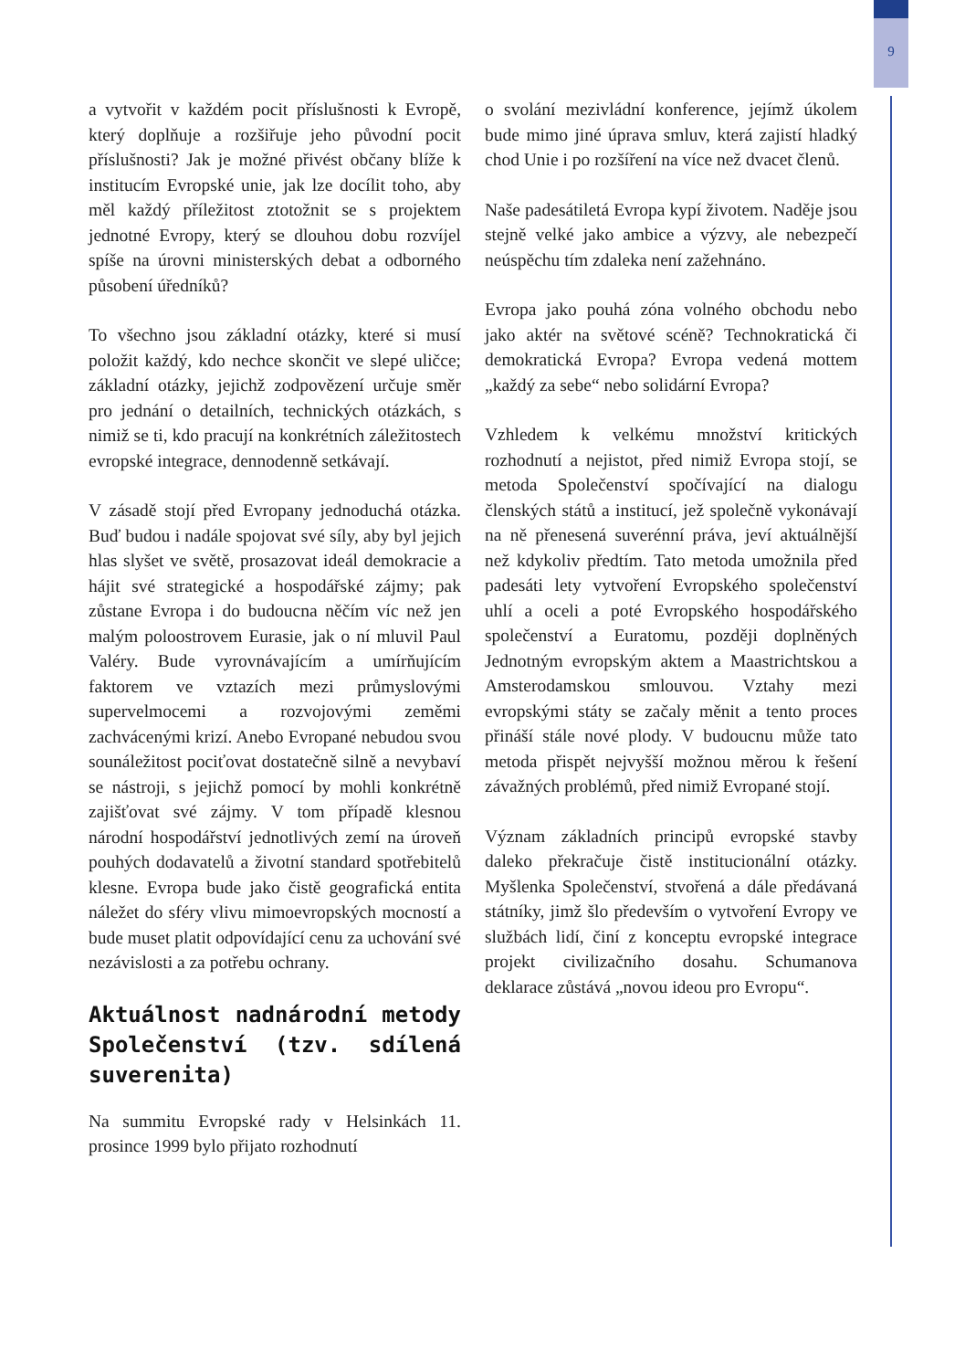9
a vytvořit v každém pocit příslušnosti k Evropě, který doplňuje a rozšiřuje jeho původní pocit příslušnosti? Jak je možné přivést občany blíže k institucím Evropské unie, jak lze docílit toho, aby měl každý příležitost ztotožnit se s projektem jednotné Evropy, který se dlouhou dobu rozvíjel spíše na úrovni ministerských debat a odborného působení úředníků?
To všechno jsou základní otázky, které si musí položit každý, kdo nechce skončit ve slepé uličce; základní otázky, jejichž zodpovězení určuje směr pro jednání o detailních, technických otázkách, s nimiž se ti, kdo pracují na konkrétních záležitostech evropské integrace, dennodenně setkávají.
V zásadě stojí před Evropany jednoduchá otázka. Buď budou i nadále spojovat své síly, aby byl jejich hlas slyšet ve světě, prosazovat ideál demokracie a hájit své strategické a hospodářské zájmy; pak zůstane Evropa i do budoucna něčím víc než jen malým poloostrovem Eurasie, jak o ní mluvil Paul Valéry. Bude vyrovnávajícím a umírňujícím faktorem ve vztazích mezi průmyslovými supervelmocemi a rozvojovými zeměmi zachvácenými krizí. Anebo Evropané nebudou svou sounáležitost pociťovat dostatečně silně a nevybaví se nástroji, s jejichž pomocí by mohli konkrétně zajišťovat své zájmy. V tom případě klesnou národní hospodářství jednotlivých zemí na úroveň pouhých dodavatelů a životní standard spotřebitelů klesne. Evropa bude jako čistě geografická entita náležet do sféry vlivu mimoevropských mocností a bude muset platit odpovídající cenu za uchování své nezávislosti a za potřebu ochrany.
Aktuálnost nadnárodní metody Společenství (tzv. sdílená suverenita)
Na summitu Evropské rady v Helsinkách 11. prosince 1999 bylo přijato rozhodnutí
o svolání mezivládní konference, jejímž úkolem bude mimo jiné úprava smluv, která zajistí hladký chod Unie i po rozšíření na více než dvacet členů.
Naše padesátiletá Evropa kypí životem. Naděje jsou stejně velké jako ambice a výzvy, ale nebezpečí neúspěchu tím zdaleka není zažehnáno.
Evropa jako pouhá zóna volného obchodu nebo jako aktér na světové scéně? Technokratická či demokratická Evropa? Evropa vedená mottem „každý za sebe“ nebo solidární Evropa?
Vzhledem k velkému množství kritických rozhodnutí a nejistot, před nimiž Evropa stojí, se metoda Společenství spočívající na dialogu členských států a institucí, jež společně vykonávají na ně přenesená suverénní práva, jeví aktuálnější než kdykoliv předtím. Tato metoda umožnila před padesáti lety vytvoření Evropského společenství uhlí a oceli a poté Evropského hospodářského společenství a Euratomu, později doplněných Jednotným evropským aktem a Maastrichtskou a Amsterodamskou smlouvou. Vztahy mezi evropskými státy se začaly měnit a tento proces přináší stále nové plody. V budoucnu může tato metoda přispět nejvyšší možnou měrou k řešení závažných problémů, před nimiž Evropané stojí.
Význam základních principů evropské stavby daleko překračuje čistě institucionální otázky. Myšlenka Společenství, stvořená a dále předávaná státníky, jimž šlo především o vytvoření Evropy ve službách lidí, činí z konceptu evropské integrace projekt civilizačního dosahu. Schumanova deklarace zůstává „novou ideou pro Evropu“.